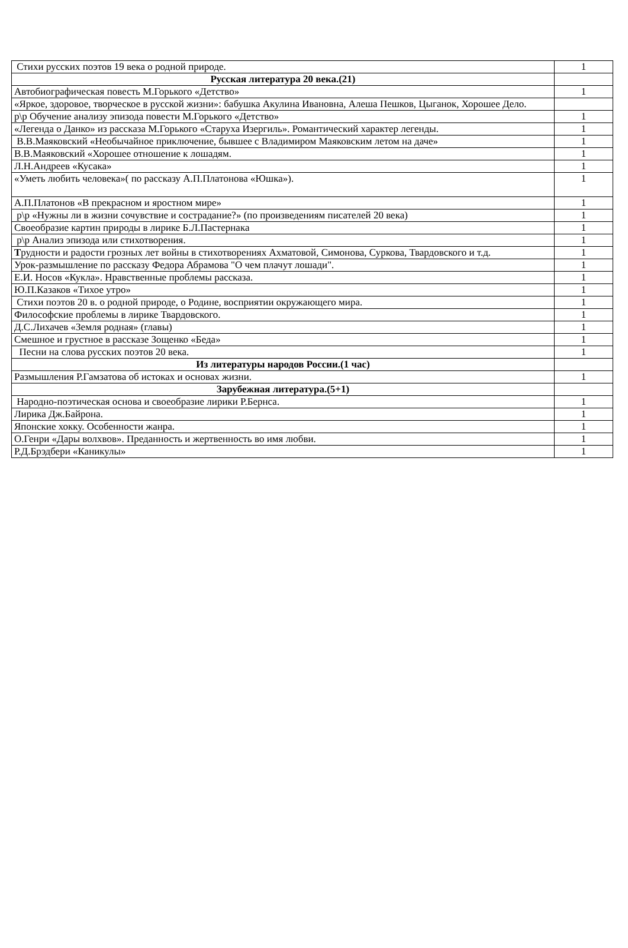| Стихи русских поэтов 19 века о родной природе. | 1 |
| Русская литература 20 века.(21) | |
| Автобиографическая повесть М.Горького «Детство» | 1 |
| «Яркое, здоровое, творческое в русской жизни»: бабушка Акулина Ивановна, Алеша Пешков, Цыганок, Хорошее Дело. | |
| р\р Обучение анализу эпизода повести М.Горького «Детство» | 1 |
| «Легенда о Данко» из рассказа М.Горького «Старуха Изергиль». Романтический характер легенды. | 1 |
| В.В.Маяковский «Необычайное приключение, бывшее с Владимиром Маяковским летом на даче» | 1 |
| В.В.Маяковский «Хорошее отношение к лошадям. | 1 |
| Л.Н.Андреев «Кусака» | 1 |
| «Уметь любить человека»( по рассказу А.П.Платонова «Юшка»). | 1 |
| А.П.Платонов «В прекрасном и яростном мире» | 1 |
| р\р «Нужны ли в жизни сочувствие и сострадание?» (по произведениям писателей 20 века) | 1 |
| Своеобразие картин природы в лирике Б.Л.Пастернака | 1 |
| р\р Анализ эпизода или стихотворения. | 1 |
| Т рудности и радости грозных лет войны в стихотворениях Ахматовой, Симонова, Суркова, Твардовского и т.д. | 1 |
| Урок-размышление по рассказу Федора Абрамова "О чем плачут лошади". | 1 |
| Е.И. Носов «Кукла». Нравственные проблемы рассказа. | 1 |
| Ю.П.Казаков «Тихое утро» | 1 |
| Стихи поэтов 20 в. о родной природе, о Родине, восприятии окружающего мира. | 1 |
| Философские проблемы в лирике Твардовского. | 1 |
| Д.С.Лихачев «Земля родная» (главы) | 1 |
| Смешное и грустное в рассказе Зощенко «Беда» | 1 |
| Песни на слова русских поэтов 20 века. | 1 |
| Из литературы народов России.(1 час) | |
| Размышления Р.Гамзатова об истоках и основах жизни. | 1 |
| Зарубежная литература.(5+1) | |
| Народно-поэтическая основа и своеобразие лирики Р.Бернса. | 1 |
| Лирика Дж.Байрона. | 1 |
| Японские хокку. Особенности жанра. | 1 |
| О.Генри «Дары волхвов». Преданность и жертвенность во имя любви. | 1 |
| Р.Д.Брэдбери «Каникулы» | 1 |